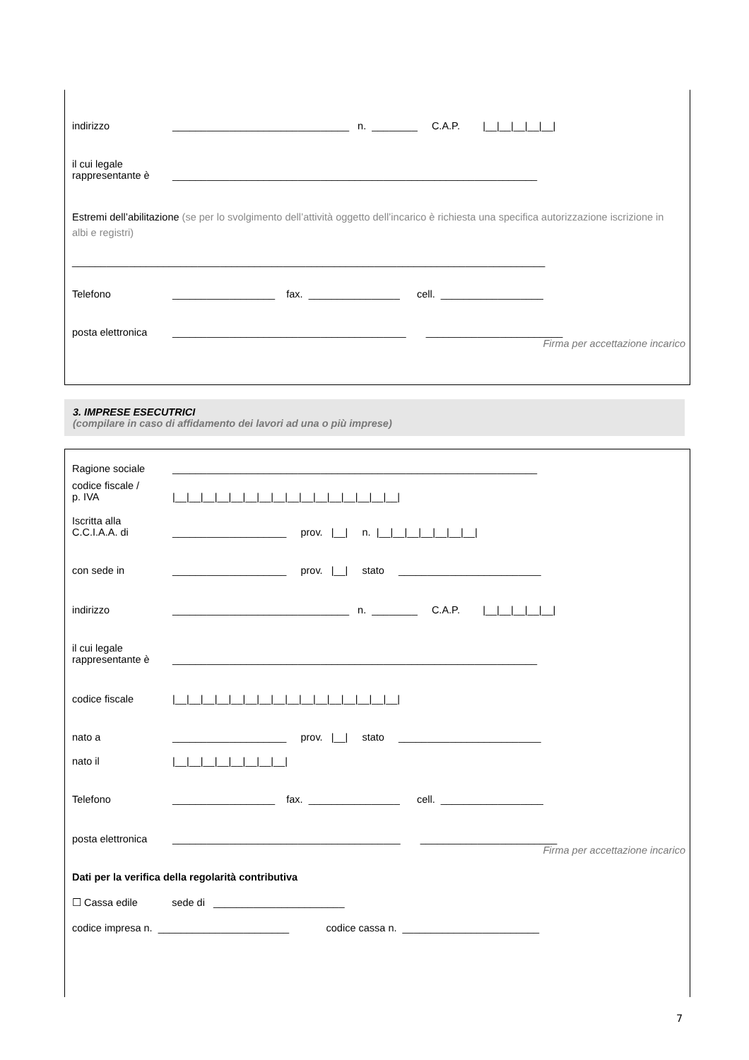indirizzo _______________________________ n. ________ C.A.P. |__|__|__|__|__|
il cui legale
rappresentante è ________________________________________________________________
Estremi dell’abilitazione (se per lo svolgimento dell’attività oggetto dell’incarico è richiesta una specifica autorizzazione iscrizione in albi e registri)
___________________________________________________________________________________
Telefono __________________ fax. ________________ cell. __________________
posta elettronica _________________________________________ ________________________
Firma per accettazione incarico
3. IMPRESE ESECUTRICI
(compilare in caso di affidamento dei lavori ad una o più imprese)
Ragione sociale ________________________________________________________________
codice fiscale /
p. IVA |__|__|__|__|__|__|__|__|__|__|__|__|__|__|__|__|
Iscritta alla
C.C.I.A.A. di ____________________ prov. |__| n. |__|__|__|__|__|__|__|
con sede in ____________________ prov. |__| stato _________________________
indirizzo _______________________________ n. ________ C.A.P. |__|__|__|__|__|
il cui legale
rappresentante è ________________________________________________________________
codice fiscale |__|__|__|__|__|__|__|__|__|__|__|__|__|__|__|__|
nato a ____________________ prov. |__| stato _________________________
nato il |__|__|__|__|__|__|__|__|
Telefono __________________ fax. ________________ cell. __________________
posta elettronica ________________________________________ ________________________
Firma per accettazione incarico
Dati per la verifica della regolarità contributiva
☐ Cassa edile sede di _______________________
codice impresa n. _______________________ codice cassa n. ________________________
7